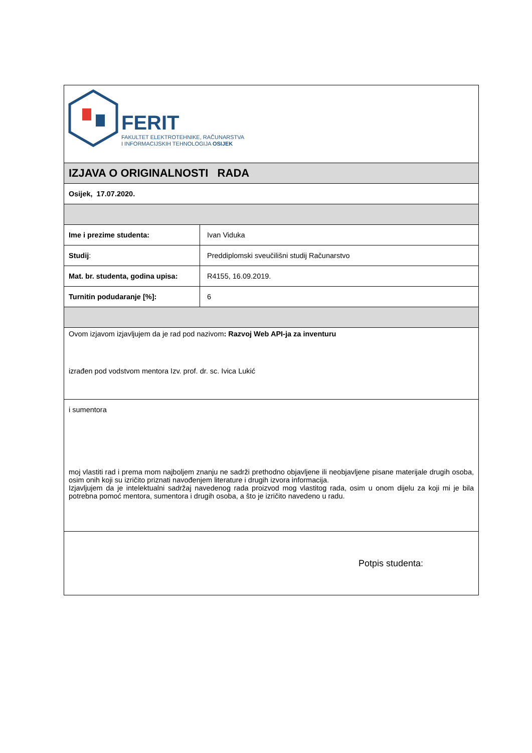| FERIT FAKULTET ELEKTROTEHNIKE, RAČUNARSTVA I INFORMACIJSKIH TEHNOLOGIJA OSIJEK | |
| IZJAVA O ORIGINALNOSTI RADA | |
| Osijek, 17.07.2020. | |
| Ime i prezime studenta: | Ivan Viduka |
| Studij : | Preddiplomski sveučilišni studij Računarstvo |
| Mat. br. studenta, godina upisa: | R4155, 16.09.2019. |
| Turnitin podudaranje [%]: | 6 |
| Ovom izjavom izjavljujem da je rad pod nazivom : Razvoj Web API-ja za inventuru izrađen pod vodstvom mentora Izv. prof. dr. sc. Ivica Lukić | |
| i sumentora moj vlastiti rad i prema mom najboljem znanju ne sadrži prethodno objavljene ili neobjavljene pisane materijale drugih osoba, osim onih koji su izričito priznati navođenjem literature i drugih izvora informacija. Izjavljujem da je intelektualni sadržaj navedenog rada proizvod mog vlastitog rada, osim u onom dijelu za koji mi je bila potrebna pomoć mentora, sumentora i drugih osoba, a što je izričito navedeno u radu. | |
| Potpis studenta: | |